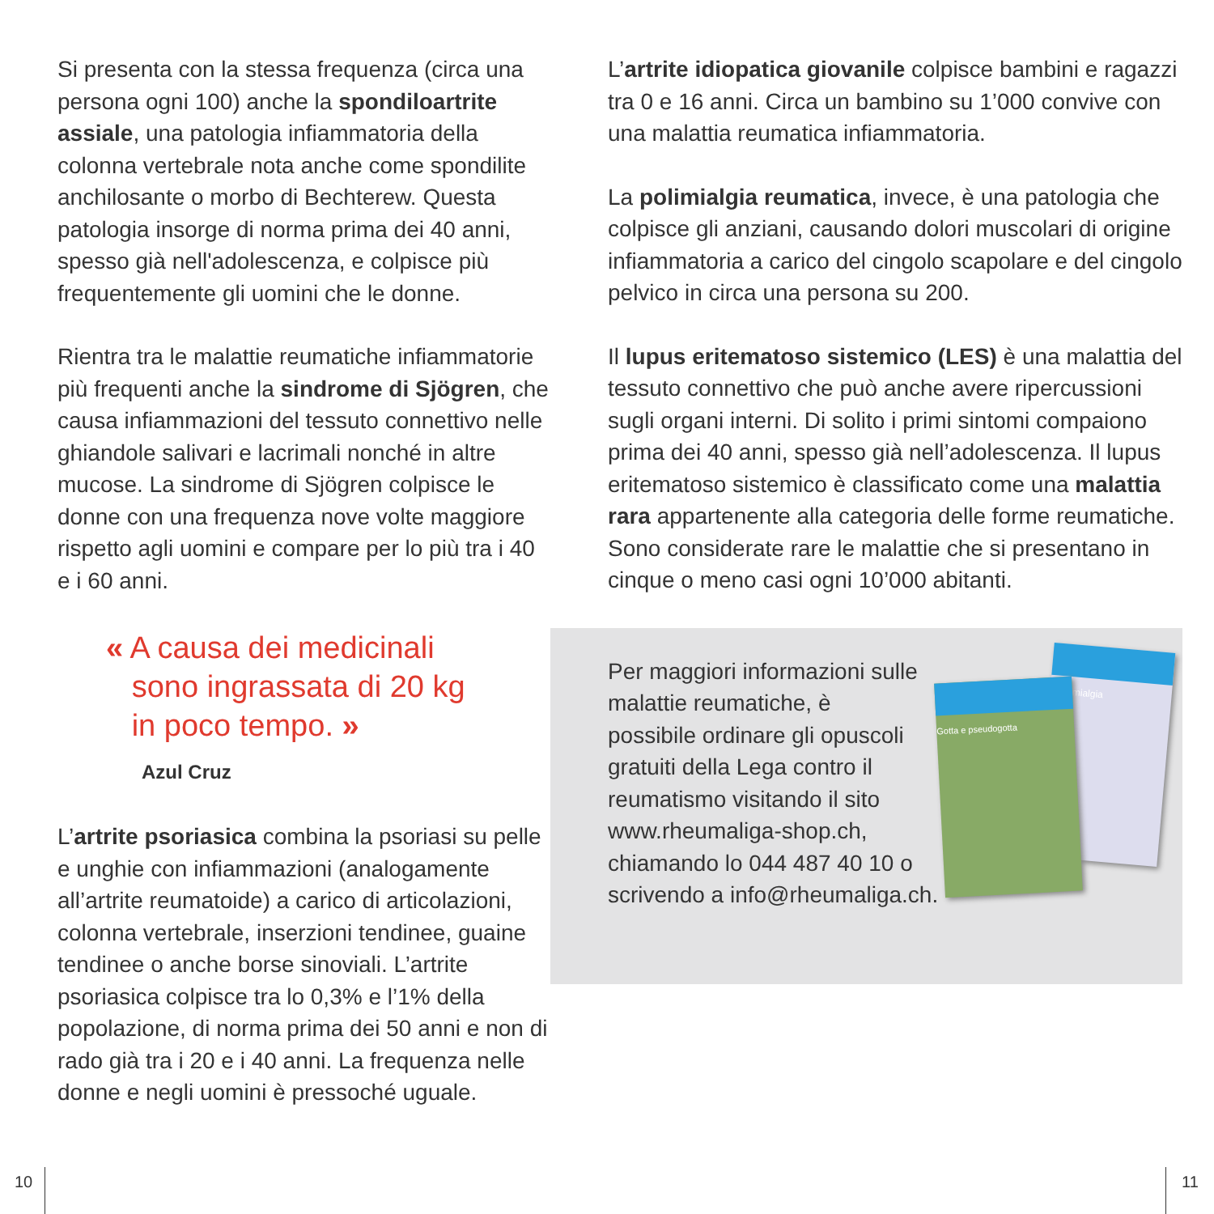Si presenta con la stessa frequenza (circa una persona ogni 100) anche la spondiloartrite assiale, una patologia infiammatoria della colonna vertebrale nota anche come spondilite anchilosante o morbo di Bechterew. Questa patologia insorge di norma prima dei 40 anni, spesso già nell'adolescenza, e colpisce più frequentemente gli uomini che le donne.
Rientra tra le malattie reumatiche infiam­matorie più frequenti anche la sindrome di Sjögren, che causa infiammazioni del tessuto connettivo nelle ghiandole salivari e lacrimali nonché in altre mucose. La sindrome di Sjögren colpisce le donne con una frequenza nove volte maggiore rispetto agli uomini e compare per lo più tra i 40 e i 60 anni.
« A causa dei medicinali
sono ingrassata di 20 kg
in poco tempo. »
Azul Cruz
L’artrite psoriasica combina la psoriasi su pelle e unghie con infiammazioni (analoga­mente all’artrite reumatoide) a carico di articolazioni, colonna vertebrale, inserzioni tendinee, guaine tendinee o anche borse sinoviali. L’artrite psoriasica colpisce tra lo 0,3% e l’1% della popolazione, di norma prima dei 50 anni e non di rado già tra i 20 e i 40 anni. La frequenza nelle donne e negli uomini è pressoché uguale.
L’artrite idiopatica giovanile colpisce bambini e ragazzi tra 0 e 16 anni. Circa un bambino su 1’000 convive con una malattia reumatica infiammatoria.
La polimialgia reumatica, invece, è una patologia che colpisce gli anziani, causando dolori muscolari di origine infiammatoria a carico del cingolo scapolare e del cingolo pelvico in circa una persona su 200.
Il lupus eritematoso sistemico (LES) è una malattia del tessuto connettivo che può anche avere ripercussioni sugli organi interni. Di solito i primi sintomi compaiono prima dei 40 anni, spesso già nell’adolescenza. Il lupus eritematoso sistemico è classificato come una malattia rara appartenente alla categoria delle forme reumatiche. Sono considerate rare le malattie che si presentano in cinque o meno casi ogni 10’000 abitanti.
Fibromialgia
Gotta e pseudogotta
Per maggiori informazioni sulle malattie reumati­che, è possibile ordinare gli opuscoli gratuiti della Lega contro il reuma­tismo visitando il sito www.rheumaliga-shop.ch, chiamando lo 044 487 40 10 o scrivendo a info@rheumaliga.ch.
10 11